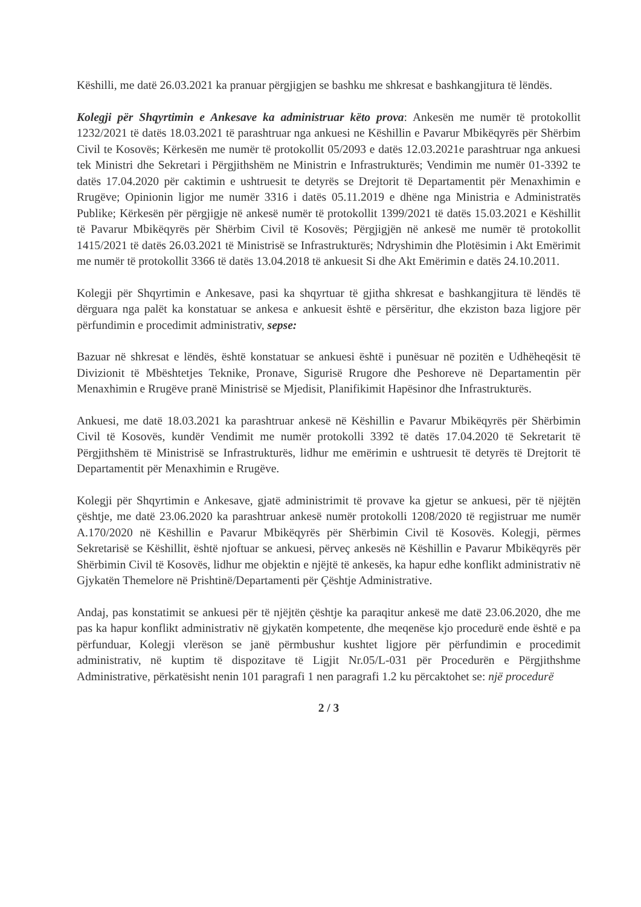Këshilli, me datë 26.03.2021 ka pranuar përgjigjen se bashku me shkresat e bashkangjitura të lëndës.
Kolegji për Shqyrtimin e Ankesave ka administruar këto prova: Ankesën me numër të protokollit 1232/2021 të datës 18.03.2021 të parashtruar nga ankuesi ne Këshillin e Pavarur Mbikëqyrës për Shërbim Civil te Kosovës; Kërkesën me numër të protokollit 05/2093 e datës 12.03.2021e parashtruar nga ankuesi tek Ministri dhe Sekretari i Përgjithshëm ne Ministrin e Infrastrukturës; Vendimin me numër 01-3392 te datës 17.04.2020 për caktimin e ushtruesit te detyrës se Drejtorit të Departamentit për Menaxhimin e Rrugëve; Opinionin ligjor me numër 3316 i datës 05.11.2019 e dhëne nga Ministria e Administratës Publike; Kërkesën për përgjigje në ankesë numër të protokollit 1399/2021 të datës 15.03.2021 e Këshillit të Pavarur Mbikëqyrës për Shërbim Civil të Kosovës; Përgjigjën në ankesë me numër të protokollit 1415/2021 të datës 26.03.2021 të Ministrisë se Infrastrukturës; Ndryshimin dhe Plotësimin i Akt Emërimit me numër të protokollit 3366 të datës 13.04.2018 të ankuesit Si dhe Akt Emërimin e datës 24.10.2011.
Kolegji për Shqyrtimin e Ankesave, pasi ka shqyrtuar të gjitha shkresat e bashkangjitura të lëndës të dërguara nga palët ka konstatuar se ankesa e ankuesit është e përsëritur, dhe ekziston baza ligjore për përfundimin e procedimit administrativ, sepse:
Bazuar në shkresat e lëndës, është konstatuar se ankuesi është i punësuar në pozitën e Udhëheqësit të Divizionit të Mbështetjes Teknike, Pronave, Sigurisë Rrugore dhe Peshoreve në Departamentin për Menaxhimin e Rrugëve pranë Ministrisë se Mjedisit, Planifikimit Hapësinor dhe Infrastrukturës.
Ankuesi, me datë 18.03.2021 ka parashtruar ankesë në Këshillin e Pavarur Mbikëqyrës për Shërbimin Civil të Kosovës, kundër Vendimit me numër protokolli 3392 të datës 17.04.2020 të Sekretarit të Përgjithshëm të Ministrisë se Infrastrukturës, lidhur me emërimin e ushtruesit të detyrës të Drejtorit të Departamentit për Menaxhimin e Rrugëve.
Kolegji për Shqyrtimin e Ankesave, gjatë administrimit të provave ka gjetur se ankuesi, për të njëjtën çështje, me datë 23.06.2020 ka parashtruar ankesë numër protokolli 1208/2020 të regjistruar me numër A.170/2020 në Këshillin e Pavarur Mbikëqyrës për Shërbimin Civil të Kosovës. Kolegji, përmes Sekretarisë se Këshillit, është njoftuar se ankuesi, përveç ankesës në Këshillin e Pavarur Mbikëqyrës për Shërbimin Civil të Kosovës, lidhur me objektin e njëjtë të ankesës, ka hapur edhe konflikt administrativ në Gjykatën Themelore në Prishtinë/Departamenti për Çështje Administrative.
Andaj, pas konstatimit se ankuesi për të njëjtën çështje ka paraqitur ankesë me datë 23.06.2020, dhe me pas ka hapur konflikt administrativ në gjykatën kompetente, dhe meqenëse kjo procedurë ende është e pa përfunduar, Kolegji vlerëson se janë përmbushur kushtet ligjore për përfundimin e procedimit administrativ, në kuptim të dispozitave të Ligjit Nr.05/L-031 për Procedurën e Përgjithshme Administrative, përkatësisht nenin 101 paragrafi 1 nen paragrafi 1.2 ku përcaktohet se: një procedurë
2 / 3